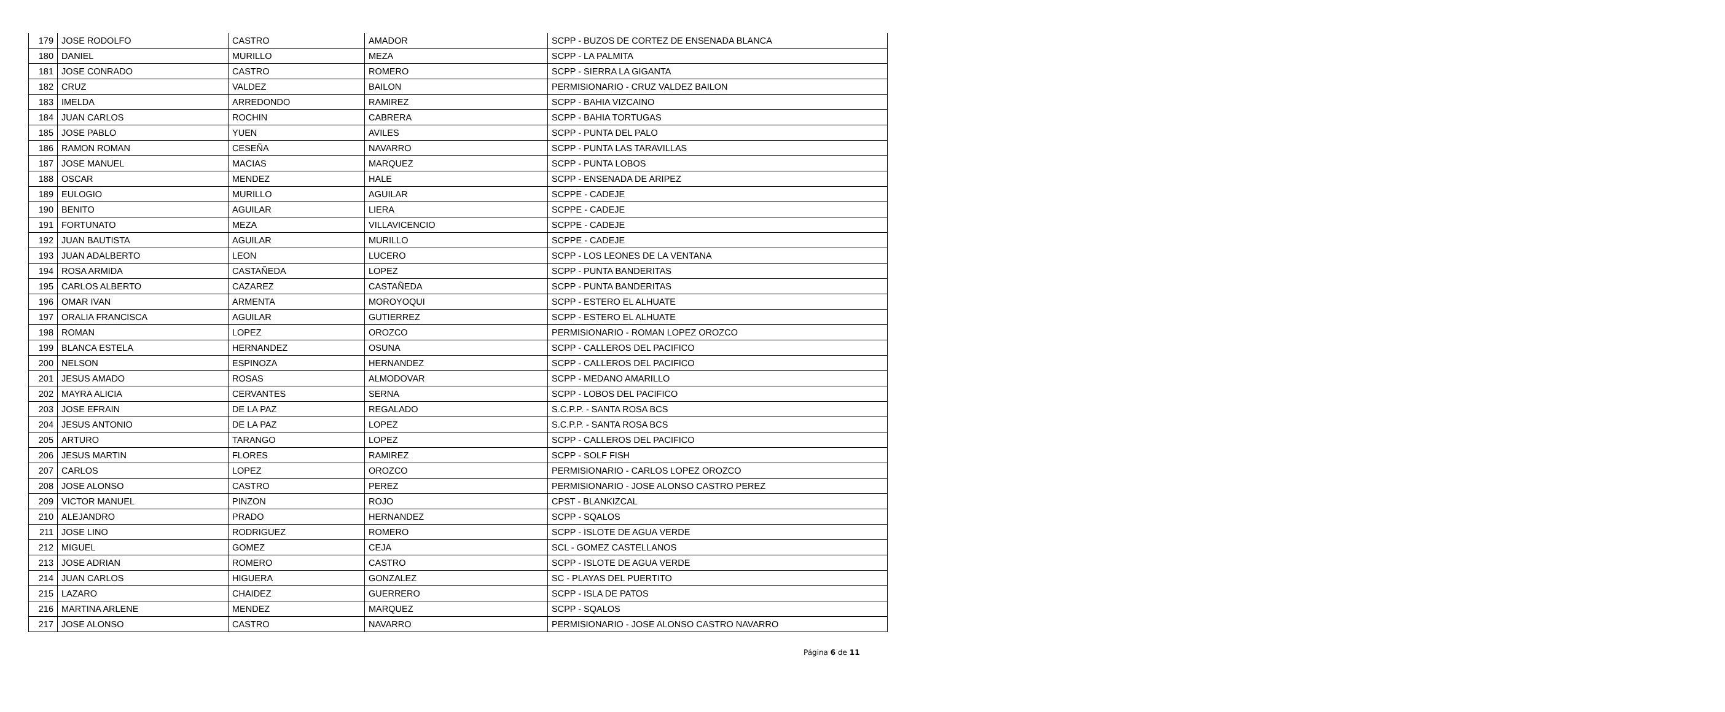| 179 | JOSE RODOLFO | CASTRO | AMADOR | SCPP - BUZOS DE CORTEZ DE ENSENADA BLANCA |
| 180 | DANIEL | MURILLO | MEZA | SCPP - LA PALMITA |
| 181 | JOSE CONRADO | CASTRO | ROMERO | SCPP - SIERRA LA GIGANTA |
| 182 | CRUZ | VALDEZ | BAILON | PERMISIONARIO - CRUZ VALDEZ BAILON |
| 183 | IMELDA | ARREDONDO | RAMIREZ | SCPP - BAHIA VIZCAINO |
| 184 | JUAN CARLOS | ROCHIN | CABRERA | SCPP - BAHIA TORTUGAS |
| 185 | JOSE PABLO | YUEN | AVILES | SCPP - PUNTA DEL PALO |
| 186 | RAMON ROMAN | CESEÑA | NAVARRO | SCPP - PUNTA LAS TARAVILLAS |
| 187 | JOSE MANUEL | MACIAS | MARQUEZ | SCPP - PUNTA LOBOS |
| 188 | OSCAR | MENDEZ | HALE | SCPP - ENSENADA DE ARIPEZ |
| 189 | EULOGIO | MURILLO | AGUILAR | SCPPE - CADEJE |
| 190 | BENITO | AGUILAR | LIERA | SCPPE - CADEJE |
| 191 | FORTUNATO | MEZA | VILLAVICENCIO | SCPPE - CADEJE |
| 192 | JUAN BAUTISTA | AGUILAR | MURILLO | SCPPE - CADEJE |
| 193 | JUAN ADALBERTO | LEON | LUCERO | SCPP - LOS LEONES DE LA VENTANA |
| 194 | ROSA ARMIDA | CASTAÑEDA | LOPEZ | SCPP - PUNTA BANDERITAS |
| 195 | CARLOS ALBERTO | CAZAREZ | CASTAÑEDA | SCPP - PUNTA BANDERITAS |
| 196 | OMAR IVAN | ARMENTA | MOROYOQUI | SCPP - ESTERO EL ALHUATE |
| 197 | ORALIA FRANCISCA | AGUILAR | GUTIERREZ | SCPP - ESTERO EL ALHUATE |
| 198 | ROMAN | LOPEZ | OROZCO | PERMISIONARIO - ROMAN LOPEZ OROZCO |
| 199 | BLANCA ESTELA | HERNANDEZ | OSUNA | SCPP - CALLEROS DEL PACIFICO |
| 200 | NELSON | ESPINOZA | HERNANDEZ | SCPP - CALLEROS DEL PACIFICO |
| 201 | JESUS AMADO | ROSAS | ALMODOVAR | SCPP - MEDANO AMARILLO |
| 202 | MAYRA ALICIA | CERVANTES | SERNA | SCPP - LOBOS DEL PACIFICO |
| 203 | JOSE EFRAIN | DE LA PAZ | REGALADO | S.C.P.P. - SANTA ROSA BCS |
| 204 | JESUS ANTONIO | DE LA PAZ | LOPEZ | S.C.P.P. - SANTA ROSA BCS |
| 205 | ARTURO | TARANGO | LOPEZ | SCPP - CALLEROS DEL PACIFICO |
| 206 | JESUS MARTIN | FLORES | RAMIREZ | SCPP - SOLF FISH |
| 207 | CARLOS | LOPEZ | OROZCO | PERMISIONARIO - CARLOS LOPEZ OROZCO |
| 208 | JOSE ALONSO | CASTRO | PEREZ | PERMISIONARIO - JOSE ALONSO CASTRO PEREZ |
| 209 | VICTOR MANUEL | PINZON | ROJO | CPST - BLANKIZCAL |
| 210 | ALEJANDRO | PRADO | HERNANDEZ | SCPP - SQALOS |
| 211 | JOSE LINO | RODRIGUEZ | ROMERO | SCPP - ISLOTE DE AGUA VERDE |
| 212 | MIGUEL | GOMEZ | CEJA | SCL - GOMEZ CASTELLANOS |
| 213 | JOSE ADRIAN | ROMERO | CASTRO | SCPP - ISLOTE DE AGUA VERDE |
| 214 | JUAN CARLOS | HIGUERA | GONZALEZ | SC - PLAYAS DEL PUERTITO |
| 215 | LAZARO | CHAIDEZ | GUERRERO | SCPP - ISLA DE PATOS |
| 216 | MARTINA ARLENE | MENDEZ | MARQUEZ | SCPP - SQALOS |
| 217 | JOSE ALONSO | CASTRO | NAVARRO | PERMISIONARIO - JOSE ALONSO CASTRO NAVARRO |
Página 6 de 11